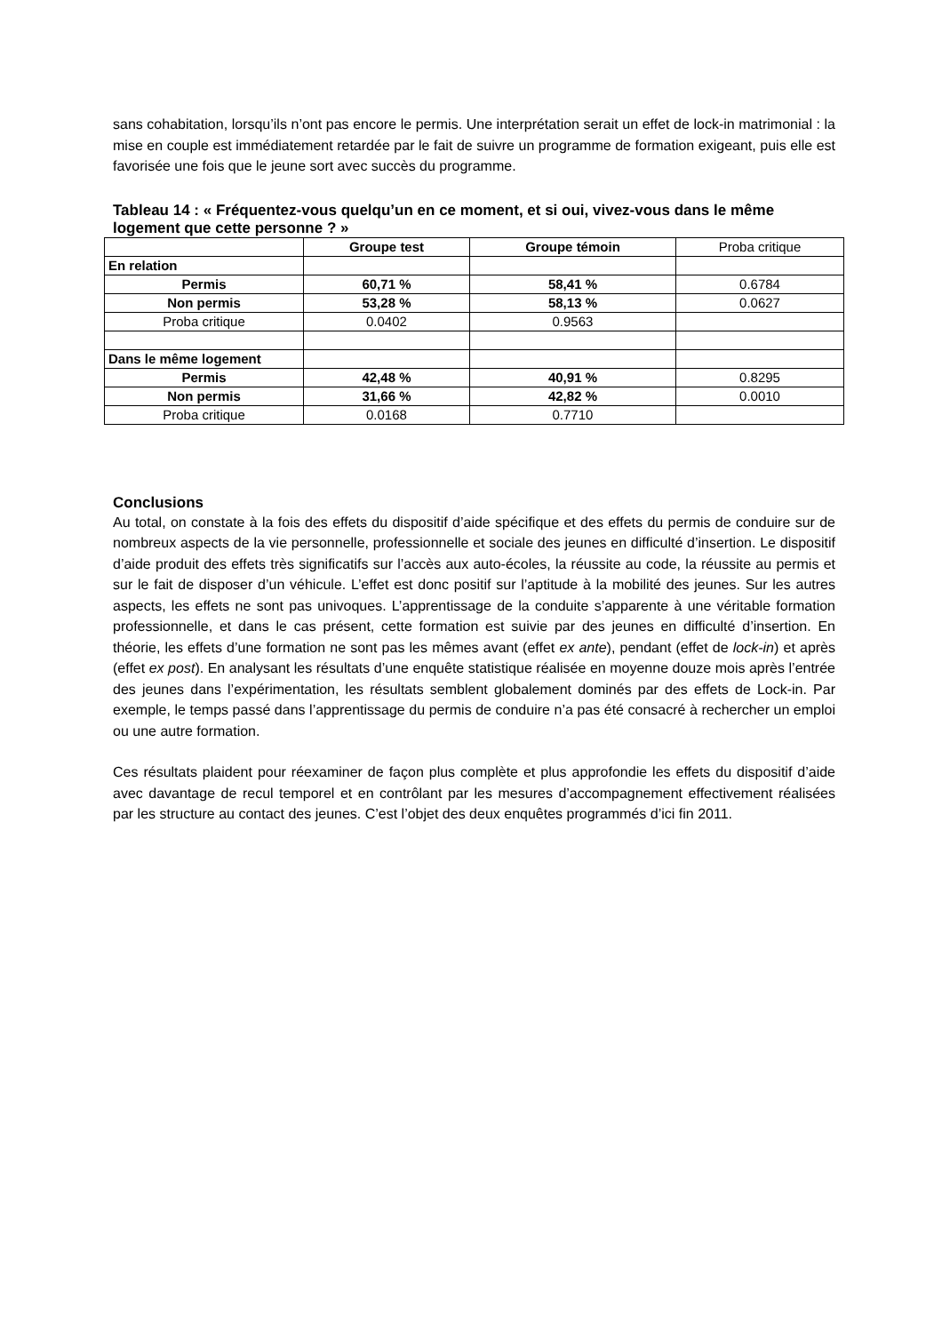sans cohabitation, lorsqu’ils n’ont pas encore le permis. Une interprétation serait un effet de lock-in matrimonial : la mise en couple est immédiatement retardée par le fait de suivre un programme de formation exigeant, puis elle est favorisée une fois que le jeune sort avec succès du programme.
Tableau 14 : « Fréquentez-vous quelqu’un en ce moment, et si oui, vivez-vous dans le même logement que cette personne ? »
| | Groupe test | Groupe témoin | Proba critique |
| --- | --- | --- | --- |
| En relation | | | |
| Permis | 60,71 % | 58,41 % | 0.6784 |
| Non permis | 53,28 % | 58,13 % | 0.0627 |
| Proba critique | 0.0402 | 0.9563 | |
| Dans le même logement | | | |
| Permis | 42,48 % | 40,91 % | 0.8295 |
| Non permis | 31,66 % | 42,82 % | 0.0010 |
| Proba critique | 0.0168 | 0.7710 | |
Conclusions
Au total, on constate à la fois des effets du dispositif d’aide spécifique et des effets du permis de conduire sur de nombreux aspects de la vie personnelle, professionnelle et sociale des jeunes en difficulté d’insertion. Le dispositif d’aide produit des effets très significatifs sur l’accès aux auto-écoles, la réussite au code, la réussite au permis et sur le fait de disposer d’un véhicule. L’effet est donc positif sur l’aptitude à la mobilité des jeunes. Sur les autres aspects, les effets ne sont pas univoques. L’apprentissage de la conduite s’apparente à une véritable formation professionnelle, et dans le cas présent, cette formation est suivie par des jeunes en difficulté d’insertion. En théorie, les effets d’une formation ne sont pas les mêmes avant (effet ex ante), pendant (effet de lock-in) et après (effet ex post). En analysant les résultats d’une enquête statistique réalisée en moyenne douze mois après l’entrée des jeunes dans l’expérimentation, les résultats semblent globalement dominés par des effets de Lock-in. Par exemple, le temps passé dans l’apprentissage du permis de conduire n’a pas été consacré à rechercher un emploi ou une autre formation.
Ces résultats plaident pour réexaminer de façon plus complète et plus approfondie les effets du dispositif d’aide avec davantage de recul temporel et en contrôlant par les mesures d’accompagnement effectivement réalisées par les structure au contact des jeunes. C’est l’objet des deux enquêtes programmés d’ici fin 2011.